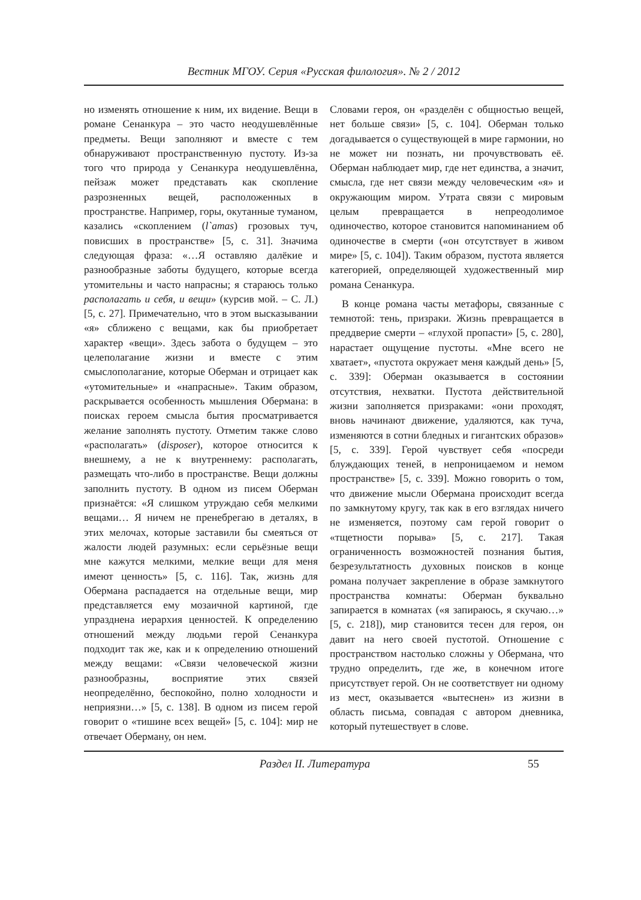Вестник МГОУ. Серия «Русская филология». № 2 / 2012
но изменять отношение к ним, их видение. Вещи в романе Сенанкура – это часто неодушевлённые предметы. Вещи заполняют и вместе с тем обнаруживают пространственную пустоту. Из-за того что природа у Сенанкура неодушевлённа, пейзаж может представать как скопление разрозненных вещей, расположенных в пространстве. Например, горы, окутанные туманом, казались «скоплением (l`amas) грозовых туч, повисших в пространстве» [5, с. 31]. Значима следующая фраза: «…Я оставляю далёкие и разнообразные заботы будущего, которые всегда утомительны и часто напрасны; я стараюсь только располагать и себя, и вещи» (курсив мой. – С. Л.) [5, с. 27]. Примечательно, что в этом высказывании «я» сближено с вещами, как бы приобретает характер «вещи». Здесь забота о будущем – это целеполагание жизни и вместе с этим смыслополагание, которые Оберман и отрицает как «утомительные» и «напрасные». Таким образом, раскрывается особенность мышления Обермана: в поисках героем смысла бытия просматривается желание заполнять пустоту. Отметим также слово «располагать» (disposer), которое относится к внешнему, а не к внутреннему: располагать, размещать что-либо в пространстве. Вещи должны заполнить пустоту. В одном из писем Оберман признаётся: «Я слишком утруждаю себя мелкими вещами… Я ничем не пренебрегаю в деталях, в этих мелочах, которые заставили бы смеяться от жалости людей разумных: если серьёзные вещи мне кажутся мелкими, мелкие вещи для меня имеют ценность» [5, с. 116]. Так, жизнь для Обермана распадается на отдельные вещи, мир представляется ему мозаичной картиной, где упразднена иерархия ценностей. К определению отношений между людьми герой Сенанкура подходит так же, как и к определению отношений между вещами: «Связи человеческой жизни разнообразны, восприятие этих связей неопределённо, беспокойно, полно холодности и неприязни…» [5, с. 138]. В одном из писем герой говорит о «тишине всех вещей» [5, с. 104]: мир не отвечает Оберману, он нем.
Словами героя, он «разделён с общностью вещей, нет больше связи» [5, с. 104]. Оберман только догадывается о существующей в мире гармонии, но не может ни познать, ни прочувствовать её. Оберман наблюдает мир, где нет единства, а значит, смысла, где нет связи между человеческим «я» и окружающим миром. Утрата связи с мировым целым превращается в непреодолимое одиночество, которое становится напоминанием об одиночестве в смерти («он отсутствует в живом мире» [5, с. 104]). Таким образом, пустота является категорией, определяющей художественный мир романа Сенанкура.
В конце романа часты метафоры, связанные с темнотой: тень, призраки. Жизнь превращается в преддверие смерти – «глухой пропасти» [5, с. 280], нарастает ощущение пустоты. «Мне всего не хватает», «пустота окружает меня каждый день» [5, с. 339]: Оберман оказывается в состоянии отсутствия, нехватки. Пустота действительной жизни заполняется призраками: «они проходят, вновь начинают движение, удаляются, как туча, изменяются в сотни бледных и гигантских образов» [5, с. 339]. Герой чувствует себя «посреди блуждающих теней, в непроницаемом и немом пространстве» [5, с. 339]. Можно говорить о том, что движение мысли Обермана происходит всегда по замкнутому кругу, так как в его взглядах ничего не изменяется, поэтому сам герой говорит о «тщетности порыва» [5, с. 217]. Такая ограниченность возможностей познания бытия, безрезультатность духовных поисков в конце романа получает закрепление в образе замкнутого пространства комнаты: Оберман буквально запирается в комнатах («я запираюсь, я скучаю…» [5, с. 218]), мир становится тесен для героя, он давит на него своей пустотой. Отношение с пространством настолько сложны у Обермана, что трудно определить, где же, в конечном итоге присутствует герой. Он не соответствует ни одному из мест, оказывается «вытеснен» из жизни в область письма, совпадая с автором дневника, который путешествует в слове.
Раздел II. Литература 55